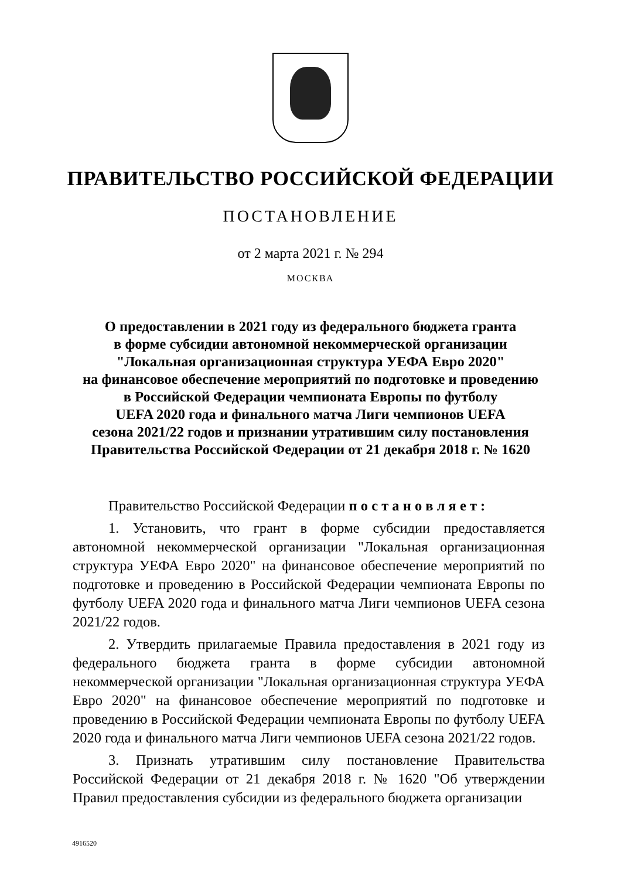ПРАВИТЕЛЬСТВО РОССИЙСКОЙ ФЕДЕРАЦИИ
ПОСТАНОВЛЕНИЕ
от 2 марта 2021 г. № 294
МОСКВА
О предоставлении в 2021 году из федерального бюджета гранта
в форме субсидии автономной некоммерческой организации
"Локальная организационная структура УЕФА Евро 2020"
на финансовое обеспечение мероприятий по подготовке и проведению
в Российской Федерации чемпионата Европы по футболу
UEFA 2020 года и финального матча Лиги чемпионов UEFA
сезона 2021/22 годов и признании утратившим силу постановления
Правительства Российской Федерации от 21 декабря 2018 г. № 1620
Правительство Российской Федерации п о с т а н о в л я е т :
1. Установить, что грант в форме субсидии предоставляется автономной некоммерческой организации "Локальная организационная структура УЕФА Евро 2020" на финансовое обеспечение мероприятий по подготовке и проведению в Российской Федерации чемпионата Европы по футболу UEFA 2020 года и финального матча Лиги чемпионов UEFA сезона 2021/22 годов.
2. Утвердить прилагаемые Правила предоставления в 2021 году из федерального бюджета гранта в форме субсидии автономной некоммерческой организации "Локальная организационная структура УЕФА Евро 2020" на финансовое обеспечение мероприятий по подготовке и проведению в Российской Федерации чемпионата Европы по футболу UEFA 2020 года и финального матча Лиги чемпионов UEFA сезона 2021/22 годов.
3. Признать утратившим силу постановление Правительства Российской Федерации от 21 декабря 2018 г. № 1620 "Об утверждении Правил предоставления субсидии из федерального бюджета организации
4916520